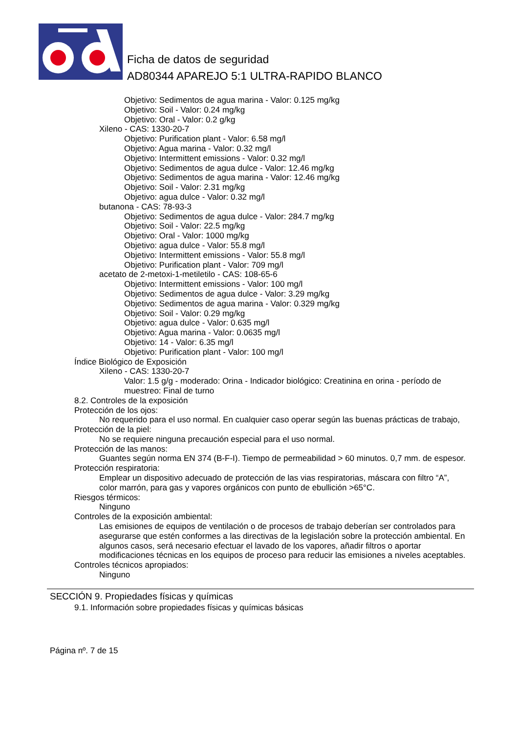Ficha de datos de seguridad
AD80344 APAREJO 5:1 ULTRA-RAPIDO BLANCO
Objetivo: Sedimentos de agua marina - Valor: 0.125 mg/kg
Objetivo: Soil - Valor: 0.24 mg/kg
Objetivo: Oral - Valor: 0.2 g/kg
Xileno - CAS: 1330-20-7
Objetivo: Purification plant - Valor: 6.58 mg/l
Objetivo: Agua marina - Valor: 0.32 mg/l
Objetivo: Intermittent emissions - Valor: 0.32 mg/l
Objetivo: Sedimentos de agua dulce - Valor: 12.46 mg/kg
Objetivo: Sedimentos de agua marina - Valor: 12.46 mg/kg
Objetivo: Soil - Valor: 2.31 mg/kg
Objetivo: agua dulce - Valor: 0.32 mg/l
butanona - CAS: 78-93-3
Objetivo: Sedimentos de agua dulce - Valor: 284.7 mg/kg
Objetivo: Soil - Valor: 22.5 mg/kg
Objetivo: Oral - Valor: 1000 mg/kg
Objetivo: agua dulce - Valor: 55.8 mg/l
Objetivo: Intermittent emissions - Valor: 55.8 mg/l
Objetivo: Purification plant - Valor: 709 mg/l
acetato de 2-metoxi-1-metiletilo - CAS: 108-65-6
Objetivo: Intermittent emissions - Valor: 100 mg/l
Objetivo: Sedimentos de agua dulce - Valor: 3.29 mg/kg
Objetivo: Sedimentos de agua marina - Valor: 0.329 mg/kg
Objetivo: Soil - Valor: 0.29 mg/kg
Objetivo: agua dulce - Valor: 0.635 mg/l
Objetivo: Agua marina - Valor: 0.0635 mg/l
Objetivo: 14 - Valor: 6.35 mg/l
Objetivo: Purification plant - Valor: 100 mg/l
Índice Biológico de Exposición
Xileno - CAS: 1330-20-7
Valor: 1.5 g/g - moderado: Orina - Indicador biológico: Creatinina en orina - período de muestreo: Final de turno
8.2. Controles de la exposición
Protección de los ojos:
No requerido para el uso normal. En cualquier caso operar según las buenas prácticas de trabajo,
Protección de la piel:
No se requiere ninguna precaución especial para el uso normal.
Protección de las manos:
Guantes según norma EN 374 (B-F-I). Tiempo de permeabilidad > 60 minutos. 0,7 mm. de espesor.
Protección respiratoria:
Emplear un dispositivo adecuado de protección de las vias respiratorias, máscara con filtro “A”, color marrón, para gas y vapores orgánicos con punto de ebullición >65°C.
Riesgos térmicos:
Ninguno
Controles de la exposición ambiental:
Las emisiones de equipos de ventilación o de procesos de trabajo deberían ser controlados para asegurarse que estén conformes a las directivas de la legislación sobre la protección ambiental. En algunos casos, será necesario efectuar el lavado de los vapores, añadir filtros o aportar modificaciones técnicas en los equipos de proceso para reducir las emisiones a niveles aceptables.
Controles técnicos apropiados:
Ninguno
SECCIÓN 9. Propiedades físicas y químicas
9.1. Información sobre propiedades físicas y químicas básicas
Página nº. 7 de 15